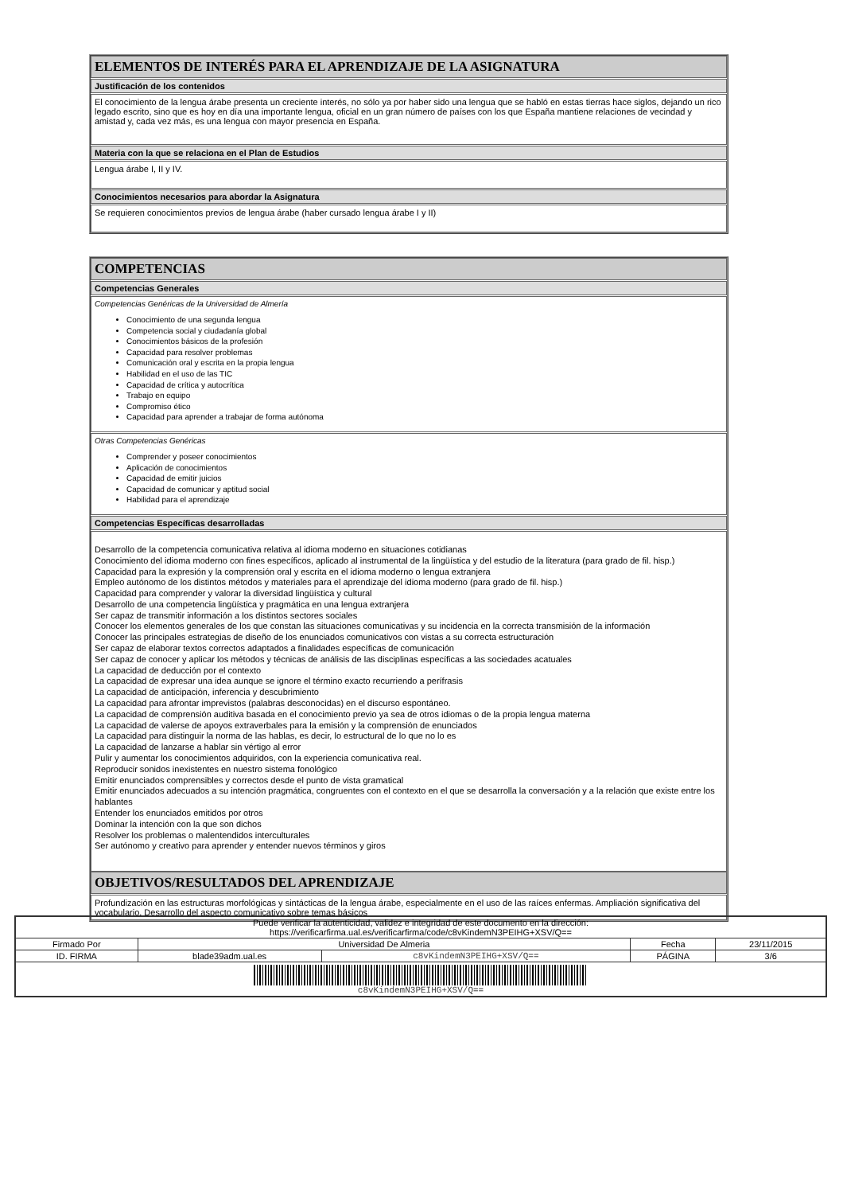ELEMENTOS DE INTERÉS PARA EL APRENDIZAJE DE LA ASIGNATURA
Justificación de los contenidos
El conocimiento de la lengua árabe presenta un creciente interés, no sólo ya por haber sido una lengua que se habló en estas tierras hace siglos, dejando un rico legado escrito, sino que es hoy en día una importante lengua, oficial en un gran número de países con los que España mantiene relaciones de vecindad y amistad y, cada vez más, es una lengua con mayor presencia en España.
Materia con la que se relaciona en el Plan de Estudios
Lengua árabe I, II y IV.
Conocimientos necesarios para abordar la Asignatura
Se requieren conocimientos previos de lengua árabe (haber cursado lengua árabe I y II)
COMPETENCIAS
Competencias Generales
Competencias Genéricas de la Universidad de Almería
Conocimiento de una segunda lengua
Competencia social y ciudadanía global
Conocimientos básicos de la profesión
Capacidad para resolver problemas
Comunicación oral y escrita en la propia lengua
Habilidad en el uso de las TIC
Capacidad de crítica y autocrítica
Trabajo en equipo
Compromiso ético
Capacidad para aprender a trabajar de forma autónoma
Otras Competencias Genéricas
Comprender y poseer conocimientos
Aplicación de conocimientos
Capacidad de emitir juicios
Capacidad de comunicar y aptitud social
Habilidad para el aprendizaje
Competencias Específicas desarrolladas
Desarrollo de la competencia comunicativa relativa al idioma moderno en situaciones cotidianas
Conocimiento del idioma moderno con fines específicos, aplicado al instrumental de la lingüística y del estudio de la literatura (para grado de fil. hisp.)
Capacidad para la expresión y la comprensión oral y escrita en el idioma moderno o lengua extranjera
Empleo autónomo de los distintos métodos y materiales para el aprendizaje del idioma moderno (para grado de fil. hisp.)
Capacidad para comprender y valorar la diversidad lingüística y cultural
Desarrollo de una competencia lingüística y pragmática en una lengua extranjera
Ser capaz de transmitir información a los distintos sectores sociales
Conocer los elementos generales de los que constan las situaciones comunicativas y su incidencia en la correcta transmisión de la información
Conocer las principales estrategias de diseño de los enunciados comunicativos con vistas a su correcta estructuración
Ser capaz de elaborar textos correctos adaptados a finalidades específicas de comunicación
Ser capaz de conocer y aplicar los métodos y técnicas de análisis de las disciplinas específicas a las sociedades acatuales
La capacidad de deducción por el contexto
La capacidad de expresar una idea aunque se ignore el término exacto recurriendo a perífrasis
La capacidad de anticipación, inferencia y descubrimiento
La capacidad para afrontar imprevistos (palabras desconocidas) en el discurso espontáneo.
La capacidad de comprensión auditiva basada en el conocimiento previo ya sea de otros idiomas o de la propia lengua materna
La capacidad de valerse de apoyos extraverbales para la emisión y la comprensión de enunciados
La capacidad para distinguir la norma de las hablas, es decir, lo estructural de lo que no lo es
La capacidad de lanzarse a hablar sin vértigo al error
Pulir y aumentar los conocimientos adquiridos, con la experiencia comunicativa real.
Reproducir sonidos inexistentes en nuestro sistema fonológico
Emitir enunciados comprensibles y correctos desde el punto de vista gramatical
Emitir enunciados adecuados a su intención pragmática, congruentes con el contexto en el que se desarrolla la conversación y a la relación que existe entre los hablantes
Entender los enunciados emitidos por otros
Dominar la intención con la que son dichos
Resolver los problemas o malentendidos interculturales
Ser autónomo y creativo para aprender y entender nuevos términos y giros
OBJETIVOS/RESULTADOS DEL APRENDIZAJE
Profundización en las estructuras morfológicas y sintácticas de la lengua árabe, especialmente en el uso de las raíces enfermas. Ampliación significativa del vocabulario. Desarrollo del aspecto comunicativo sobre temas básicos
| Puede verificar la autenticidad, validez e integridad de este documento en la dirección: https://verificarfirma.ual.es/verificarfirma/code/c8vKindemN3PEIHG+XSV/Q== | | | | |
| Firmado Por | Universidad De Almeria | | Fecha | 23/11/2015 |
| ID. FIRMA | blade39adm.ual.es | c8vKindemN3PEIHG+XSV/Q== | PÁGINA | 3/6 |
| c8vKindemN3PEIHG+XSV/Q== | | | | |